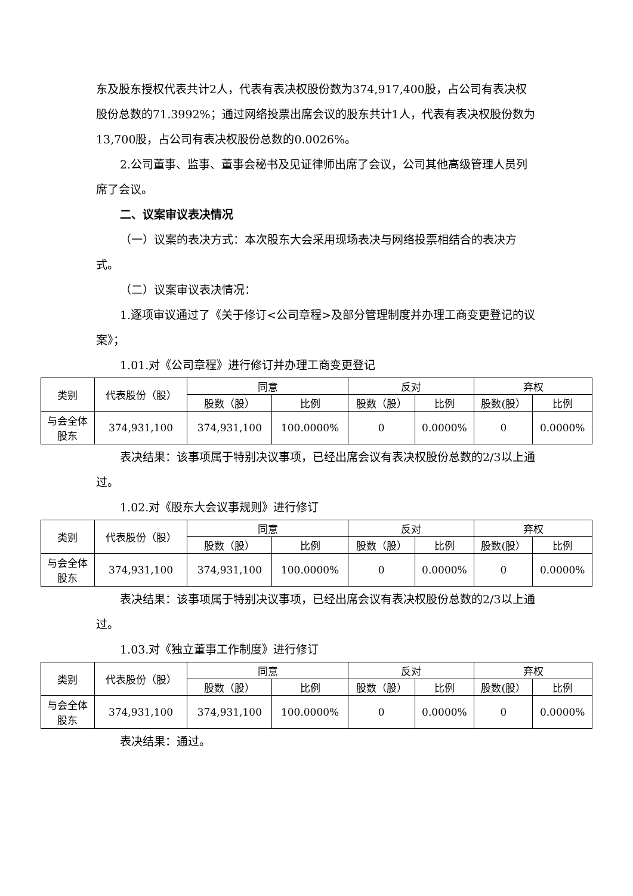东及股东授权代表共计2人，代表有表决权股份数为374,917,400股，占公司有表决权股份总数的71.3992%；通过网络投票出席会议的股东共计1人，代表有表决权股份数为13,700股，占公司有表决权股份总数的0.0026%。
2.公司董事、监事、董事会秘书及见证律师出席了会议，公司其他高级管理人员列席了会议。
二、议案审议表决情况
（一）议案的表决方式：本次股东大会采用现场表决与网络投票相结合的表决方式。
（二）议案审议表决情况：
1.逐项审议通过了《关于修订<公司章程>及部分管理制度并办理工商变更登记的议案》；
1.01.对《公司章程》进行修订并办理工商变更登记
| 类别 | 代表股份（股） | 同意 | | 反对 | | 弃权 | |
| --- | --- | --- | --- | --- | --- | --- | --- |
| | | 股数（股） | 比例 | 股数（股） | 比例 | 股数(股） | 比例 |
| 与会全体 股东 | 374,931,100 | 374,931,100 | 100.0000% | 0 | 0.0000% | 0 | 0.0000% |
表决结果：该事项属于特别决议事项，已经出席会议有表决权股份总数的2/3以上通过。
1.02.对《股东大会议事规则》进行修订
| 类别 | 代表股份（股） | 同意 | | 反对 | | 弃权 | |
| --- | --- | --- | --- | --- | --- | --- | --- |
| | | 股数（股） | 比例 | 股数（股） | 比例 | 股数(股） | 比例 |
| 与会全体 股东 | 374,931,100 | 374,931,100 | 100.0000% | 0 | 0.0000% | 0 | 0.0000% |
表决结果：该事项属于特别决议事项，已经出席会议有表决权股份总数的2/3以上通过。
1.03.对《独立董事工作制度》进行修订
| 类别 | 代表股份（股） | 同意 | | 反对 | | 弃权 | |
| --- | --- | --- | --- | --- | --- | --- | --- |
| | | 股数（股） | 比例 | 股数（股） | 比例 | 股数(股） | 比例 |
| 与会全体 股东 | 374,931,100 | 374,931,100 | 100.0000% | 0 | 0.0000% | 0 | 0.0000% |
表决结果：通过。